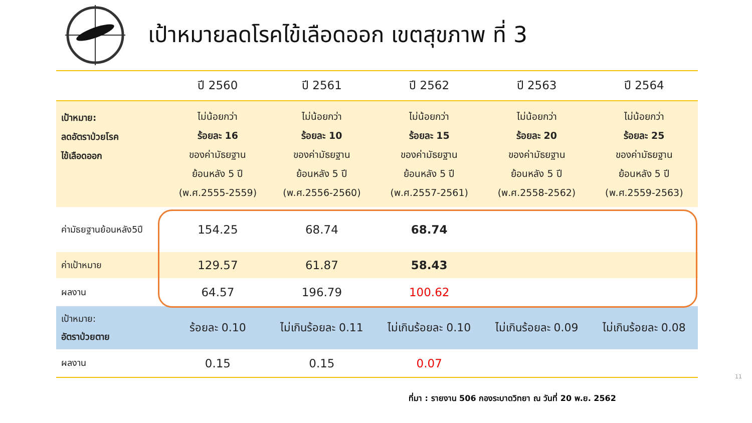เป้าหมายลดโรคไข้เลือดออก เขตสุขภาพ ที่ 3
| | ปี 2560 | ปี 2561 | ปี 2562 | ปี 2563 | ปี 2564 |
| --- | --- | --- | --- | --- | --- |
| เป้าหมาย: ลดอัตราป่วยโรค ไข้เลือดออก | ไม่น้อยกว่า ร้อยละ 16 ของค่ามัธยฐาน ย้อนหลัง 5 ปี (พ.ศ.2555-2559) | ไม่น้อยกว่า ร้อยละ 10 ของค่ามัธยฐาน ย้อนหลัง 5 ปี (พ.ศ.2556-2560) | ไม่น้อยกว่า ร้อยละ 15 ของค่ามัธยฐาน ย้อนหลัง 5 ปี (พ.ศ.2557-2561) | ไม่น้อยกว่า ร้อยละ 20 ของค่ามัธยฐาน ย้อนหลัง 5 ปี (พ.ศ.2558-2562) | ไม่น้อยกว่า ร้อยละ 25 ของค่ามัธยฐาน ย้อนหลัง 5 ปี (พ.ศ.2559-2563) |
| ค่ามัธยฐานย้อนหลัง5ปี | 154.25 | 68.74 | 68.74 | | |
| ค่าเป้าหมาย | 129.57 | 61.87 | 58.43 | | |
| ผลงาน | 64.57 | 196.79 | 100.62 | | |
| เป้าหมาย: อัตราป่วยตาย | ร้อยละ 0.10 | ไม่เกินร้อยละ 0.11 | ไม่เกินร้อยละ 0.10 | ไม่เกินร้อยละ 0.09 | ไม่เกินร้อยละ 0.08 |
| ผลงาน | 0.15 | 0.15 | 0.07 | | |
ที่มา : รายงาน 506 กองระบาดวิทยา ณ วันที่ 20 พ.ย. 2562
11